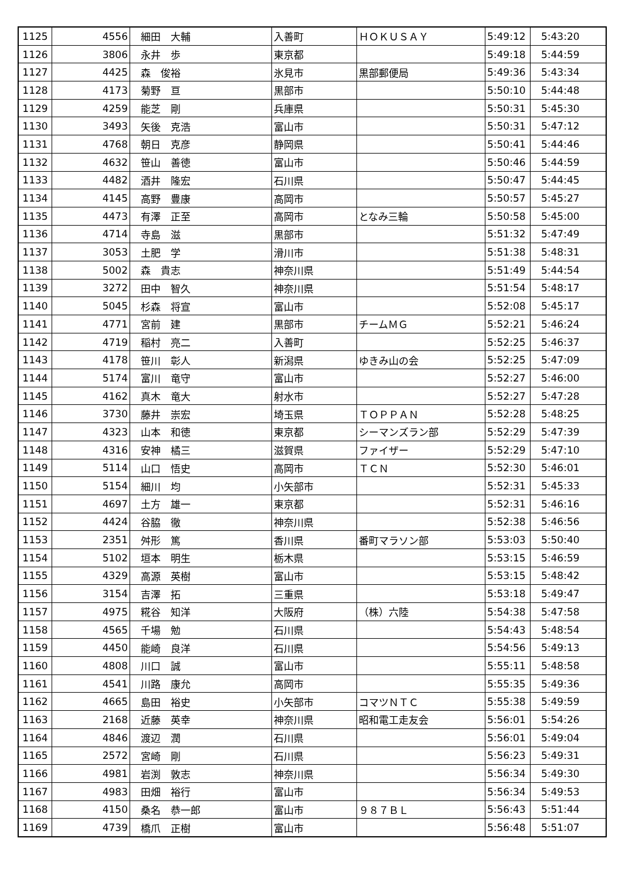| 1125 | 4556 | 細田 大輔 | 入善町 | ＨＯＫＵＳＡＹ | 5:49:12 | 5:43:20 |
| 1126 | 3806 | 永井 歩 | 東京都 | | 5:49:18 | 5:44:59 |
| 1127 | 4425 | 森 俊裕 | 氷見市 | 黒部郵便局 | 5:49:36 | 5:43:34 |
| 1128 | 4173 | 菊野 亘 | 黒部市 | | 5:50:10 | 5:44:48 |
| 1129 | 4259 | 能芝 剛 | 兵庫県 | | 5:50:31 | 5:45:30 |
| 1130 | 3493 | 矢後 克浩 | 富山市 | | 5:50:31 | 5:47:12 |
| 1131 | 4768 | 朝日 克彦 | 静岡県 | | 5:50:41 | 5:44:46 |
| 1132 | 4632 | 笹山 善徳 | 富山市 | | 5:50:46 | 5:44:59 |
| 1133 | 4482 | 酒井 隆宏 | 石川県 | | 5:50:47 | 5:44:45 |
| 1134 | 4145 | 高野 豊康 | 高岡市 | | 5:50:57 | 5:45:27 |
| 1135 | 4473 | 有澤 正至 | 高岡市 | となみ三輪 | 5:50:58 | 5:45:00 |
| 1136 | 4714 | 寺島 滋 | 黒部市 | | 5:51:32 | 5:47:49 |
| 1137 | 3053 | 土肥 学 | 滑川市 | | 5:51:38 | 5:48:31 |
| 1138 | 5002 | 森 貴志 | 神奈川県 | | 5:51:49 | 5:44:54 |
| 1139 | 3272 | 田中 智久 | 神奈川県 | | 5:51:54 | 5:48:17 |
| 1140 | 5045 | 杉森 将宣 | 富山市 | | 5:52:08 | 5:45:17 |
| 1141 | 4771 | 宮前 建 | 黒部市 | チームＭＧ | 5:52:21 | 5:46:24 |
| 1142 | 4719 | 稲村 亮二 | 入善町 | | 5:52:25 | 5:46:37 |
| 1143 | 4178 | 笹川 彰人 | 新潟県 | ゆきみ山の会 | 5:52:25 | 5:47:09 |
| 1144 | 5174 | 富川 竜守 | 富山市 | | 5:52:27 | 5:46:00 |
| 1145 | 4162 | 真木 竜大 | 射水市 | | 5:52:27 | 5:47:28 |
| 1146 | 3730 | 藤井 崇宏 | 埼玉県 | ＴＯＰＰＡＮ | 5:52:28 | 5:48:25 |
| 1147 | 4323 | 山本 和徳 | 東京都 | シーマンズラン部 | 5:52:29 | 5:47:39 |
| 1148 | 4316 | 安神 橘三 | 滋賀県 | ファイザー | 5:52:29 | 5:47:10 |
| 1149 | 5114 | 山口 悟史 | 高岡市 | ＴＣＮ | 5:52:30 | 5:46:01 |
| 1150 | 5154 | 細川 均 | 小矢部市 | | 5:52:31 | 5:45:33 |
| 1151 | 4697 | 土方 雄一 | 東京都 | | 5:52:31 | 5:46:16 |
| 1152 | 4424 | 谷脇 徹 | 神奈川県 | | 5:52:38 | 5:46:56 |
| 1153 | 2351 | 舛形 篤 | 香川県 | 番町マラソン部 | 5:53:03 | 5:50:40 |
| 1154 | 5102 | 垣本 明生 | 栃木県 | | 5:53:15 | 5:46:59 |
| 1155 | 4329 | 高源 英樹 | 富山市 | | 5:53:15 | 5:48:42 |
| 1156 | 3154 | 吉澤 拓 | 三重県 | | 5:53:18 | 5:49:47 |
| 1157 | 4975 | 糀谷 知洋 | 大阪府 | （株）六陸 | 5:54:38 | 5:47:58 |
| 1158 | 4565 | 千場 勉 | 石川県 | | 5:54:43 | 5:48:54 |
| 1159 | 4450 | 能崎 良洋 | 石川県 | | 5:54:56 | 5:49:13 |
| 1160 | 4808 | 川口 誠 | 富山市 | | 5:55:11 | 5:48:58 |
| 1161 | 4541 | 川路 康允 | 高岡市 | | 5:55:35 | 5:49:36 |
| 1162 | 4665 | 島田 裕史 | 小矢部市 | コマツＮＴＣ | 5:55:38 | 5:49:59 |
| 1163 | 2168 | 近藤 英幸 | 神奈川県 | 昭和電工走友会 | 5:56:01 | 5:54:26 |
| 1164 | 4846 | 渡辺 潤 | 石川県 | | 5:56:01 | 5:49:04 |
| 1165 | 2572 | 宮崎 剛 | 石川県 | | 5:56:23 | 5:49:31 |
| 1166 | 4981 | 岩渕 敦志 | 神奈川県 | | 5:56:34 | 5:49:30 |
| 1167 | 4983 | 田畑 裕行 | 富山市 | | 5:56:34 | 5:49:53 |
| 1168 | 4150 | 桑名 恭一郎 | 富山市 | ９８７ＢＬ | 5:56:43 | 5:51:44 |
| 1169 | 4739 | 橋爪 正樹 | 富山市 | | 5:56:48 | 5:51:07 |